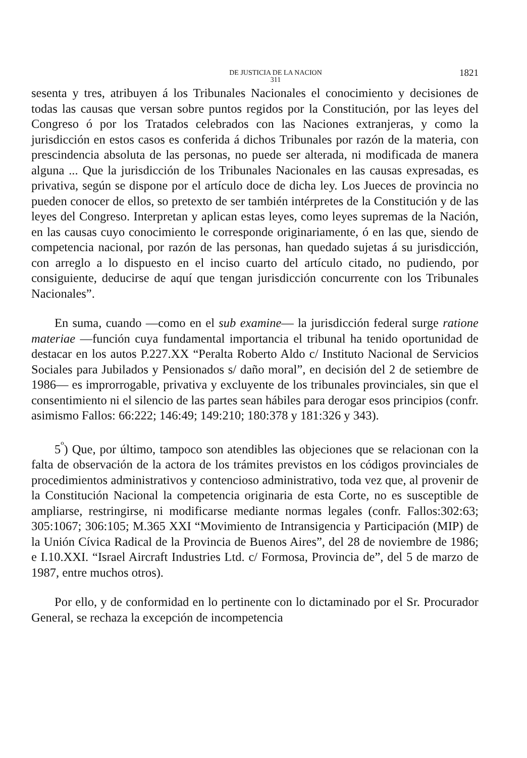DE JUSTICIA DE LA NACION
311
1821
sesenta y tres, atribuyen á los Tribunales Nacionales el conocimiento y decisiones de todas las causas que versan sobre puntos regidos por la Constitución, por las leyes del Congreso ó por los Tratados celebrados con las Naciones extranjeras, y como la jurisdicción en estos casos es conferida á dichos Tribunales por razón de la materia, con prescindencia absoluta de las personas, no puede ser alterada, ni modificada de manera alguna ... Que la jurisdicción de los Tribunales Nacionales en las causas expresadas, es privativa, según se dispone por el artículo doce de dicha ley. Los Jueces de provincia no pueden conocer de ellos, so pretexto de ser también intérpretes de la Constitución y de las leyes del Congreso. Interpretan y aplican estas leyes, como leyes supremas de la Nación, en las causas cuyo conocimiento le corresponde originariamente, ó en las que, siendo de competencia nacional, por razón de las personas, han quedado sujetas á su jurisdicción, con arreglo a lo dispuesto en el inciso cuarto del artículo citado, no pudiendo, por consiguiente, deducirse de aquí que tengan jurisdicción concurrente con los Tribunales Nacionales”.
En suma, cuando —como en el sub examine— la jurisdicción federal surge ratione materiae —función cuya fundamental importancia el tribunal ha tenido oportunidad de destacar en los autos P.227.XX “Peralta Roberto Aldo c/ Instituto Nacional de Servicios Sociales para Jubilados y Pensionados s/ daño moral”, en decisión del 2 de setiembre de 1986— es improrrogable, privativa y excluyente de los tribunales provinciales, sin que el consentimiento ni el silencio de las partes sean hábiles para derogar esos principios (confr. asimismo Fallos: 66:222; 146:49; 149:210; 180:378 y 181:326 y 343).
5<sup>º</sup>) Que, por último, tampoco son atendibles las objeciones que se relacionan con la falta de observación de la actora de los trámites previstos en los códigos provinciales de procedimientos administrativos y contencioso administrativo, toda vez que, al provenir de la Constitución Nacional la competencia originaria de esta Corte, no es susceptible de ampliarse, restringirse, ni modificarse mediante normas legales (confr. Fallos:302:63; 305:1067; 306:105; M.365 XXI “Movimiento de Intransigencia y Participación (MIP) de la Unión Cívica Radical de la Provincia de Buenos Aires”, del 28 de noviembre de 1986; e I.10.XXI. “Israel Aircraft Industries Ltd. c/ Formosa, Provincia de”, del 5 de marzo de 1987, entre muchos otros).
Por ello, y de conformidad en lo pertinente con lo dictaminado por el Sr. Procurador General, se rechaza la excepción de incompetencia